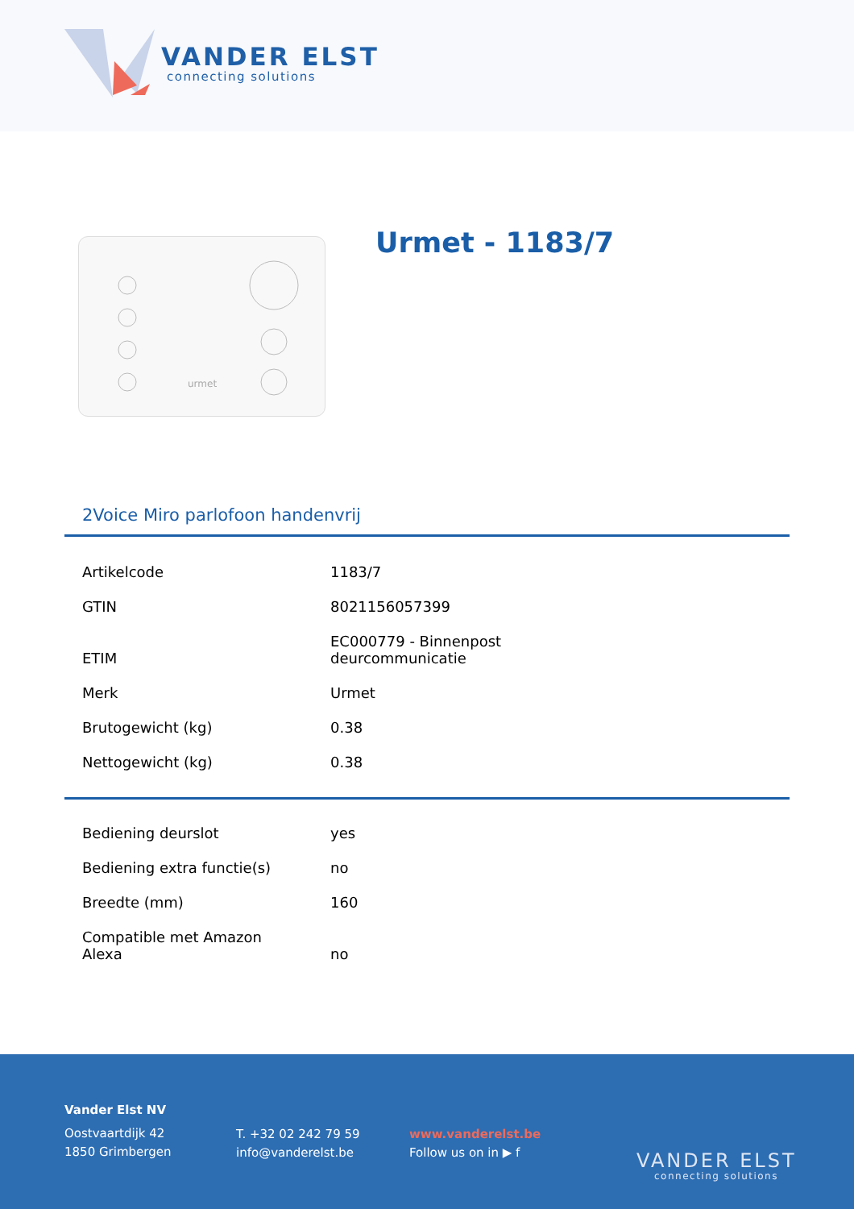VANDER ELST
connecting solutions
urmet
Urmet - 1183/7
2Voice Miro parlofoon handenvrij
| Artikelcode | 1183/7 |
| GTIN | 8021156057399 |
| ETIM | EC000779 - Binnenpost deurcommunicatie |
| Merk | Urmet |
| Brutogewicht (kg) | 0.38 |
| Nettogewicht (kg) | 0.38 |
| Bediening deurslot | yes |
| Bediening extra functie(s) | no |
| Breedte (mm) | 160 |
| Compatible met Amazon Alexa | no |
Vander Elst NV
Oostvaartdijk 42
1850 Grimbergen
T. +32 02 242 79 59
info@vanderelst.be
www.vanderelst.be
Follow us on in ▶ f
VANDER ELST
connecting solutions